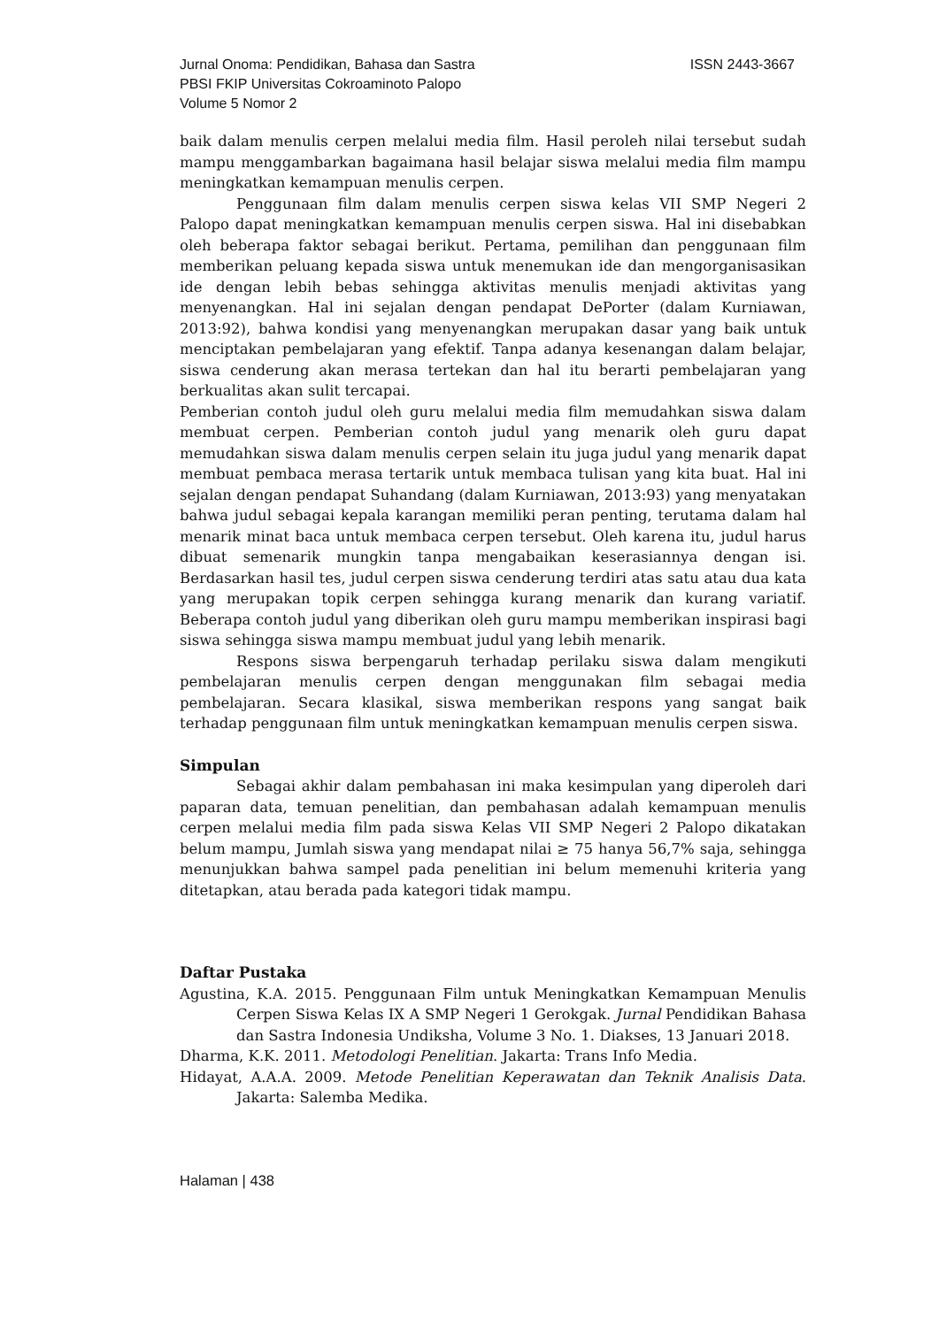Jurnal Onoma: Pendidikan, Bahasa dan Sastra ISSN 2443-3667
PBSI FKIP Universitas Cokroaminoto Palopo
Volume 5 Nomor 2
baik dalam menulis cerpen melalui media film. Hasil peroleh nilai tersebut sudah mampu menggambarkan bagaimana hasil belajar siswa melalui media film mampu meningkatkan kemampuan menulis cerpen.
Penggunaan film dalam menulis cerpen siswa kelas VII SMP Negeri 2 Palopo dapat meningkatkan kemampuan menulis cerpen siswa. Hal ini disebabkan oleh beberapa faktor sebagai berikut. Pertama, pemilihan dan penggunaan film memberikan peluang kepada siswa untuk menemukan ide dan mengorganisasikan ide dengan lebih bebas sehingga aktivitas menulis menjadi aktivitas yang menyenangkan. Hal ini sejalan dengan pendapat DePorter (dalam Kurniawan, 2013:92), bahwa kondisi yang menyenangkan merupakan dasar yang baik untuk menciptakan pembelajaran yang efektif. Tanpa adanya kesenangan dalam belajar, siswa cenderung akan merasa tertekan dan hal itu berarti pembelajaran yang berkualitas akan sulit tercapai.
Pemberian contoh judul oleh guru melalui media film memudahkan siswa dalam membuat cerpen. Pemberian contoh judul yang menarik oleh guru dapat memudahkan siswa dalam menulis cerpen selain itu juga judul yang menarik dapat membuat pembaca merasa tertarik untuk membaca tulisan yang kita buat. Hal ini sejalan dengan pendapat Suhandang (dalam Kurniawan, 2013:93) yang menyatakan bahwa judul sebagai kepala karangan memiliki peran penting, terutama dalam hal menarik minat baca untuk membaca cerpen tersebut. Oleh karena itu, judul harus dibuat semenarik mungkin tanpa mengabaikan keserasiannya dengan isi. Berdasarkan hasil tes, judul cerpen siswa cenderung terdiri atas satu atau dua kata yang merupakan topik cerpen sehingga kurang menarik dan kurang variatif. Beberapa contoh judul yang diberikan oleh guru mampu memberikan inspirasi bagi siswa sehingga siswa mampu membuat judul yang lebih menarik.
Respons siswa berpengaruh terhadap perilaku siswa dalam mengikuti pembelajaran menulis cerpen dengan menggunakan film sebagai media pembelajaran. Secara klasikal, siswa memberikan respons yang sangat baik terhadap penggunaan film untuk meningkatkan kemampuan menulis cerpen siswa.
Simpulan
Sebagai akhir dalam pembahasan ini maka kesimpulan yang diperoleh dari paparan data, temuan penelitian, dan pembahasan adalah kemampuan menulis cerpen melalui media film pada siswa Kelas VII SMP Negeri 2 Palopo dikatakan belum mampu, Jumlah siswa yang mendapat nilai ≥ 75 hanya 56,7% saja, sehingga menunjukkan bahwa sampel pada penelitian ini belum memenuhi kriteria yang ditetapkan, atau berada pada kategori tidak mampu.
Daftar Pustaka
Agustina, K.A. 2015. Penggunaan Film untuk Meningkatkan Kemampuan Menulis Cerpen Siswa Kelas IX A SMP Negeri 1 Gerokgak. Jurnal Pendidikan Bahasa dan Sastra Indonesia Undiksha, Volume 3 No. 1. Diakses, 13 Januari 2018.
Dharma, K.K. 2011. Metodologi Penelitian. Jakarta: Trans Info Media.
Hidayat, A.A.A. 2009. Metode Penelitian Keperawatan dan Teknik Analisis Data. Jakarta: Salemba Medika.
Halaman | 438